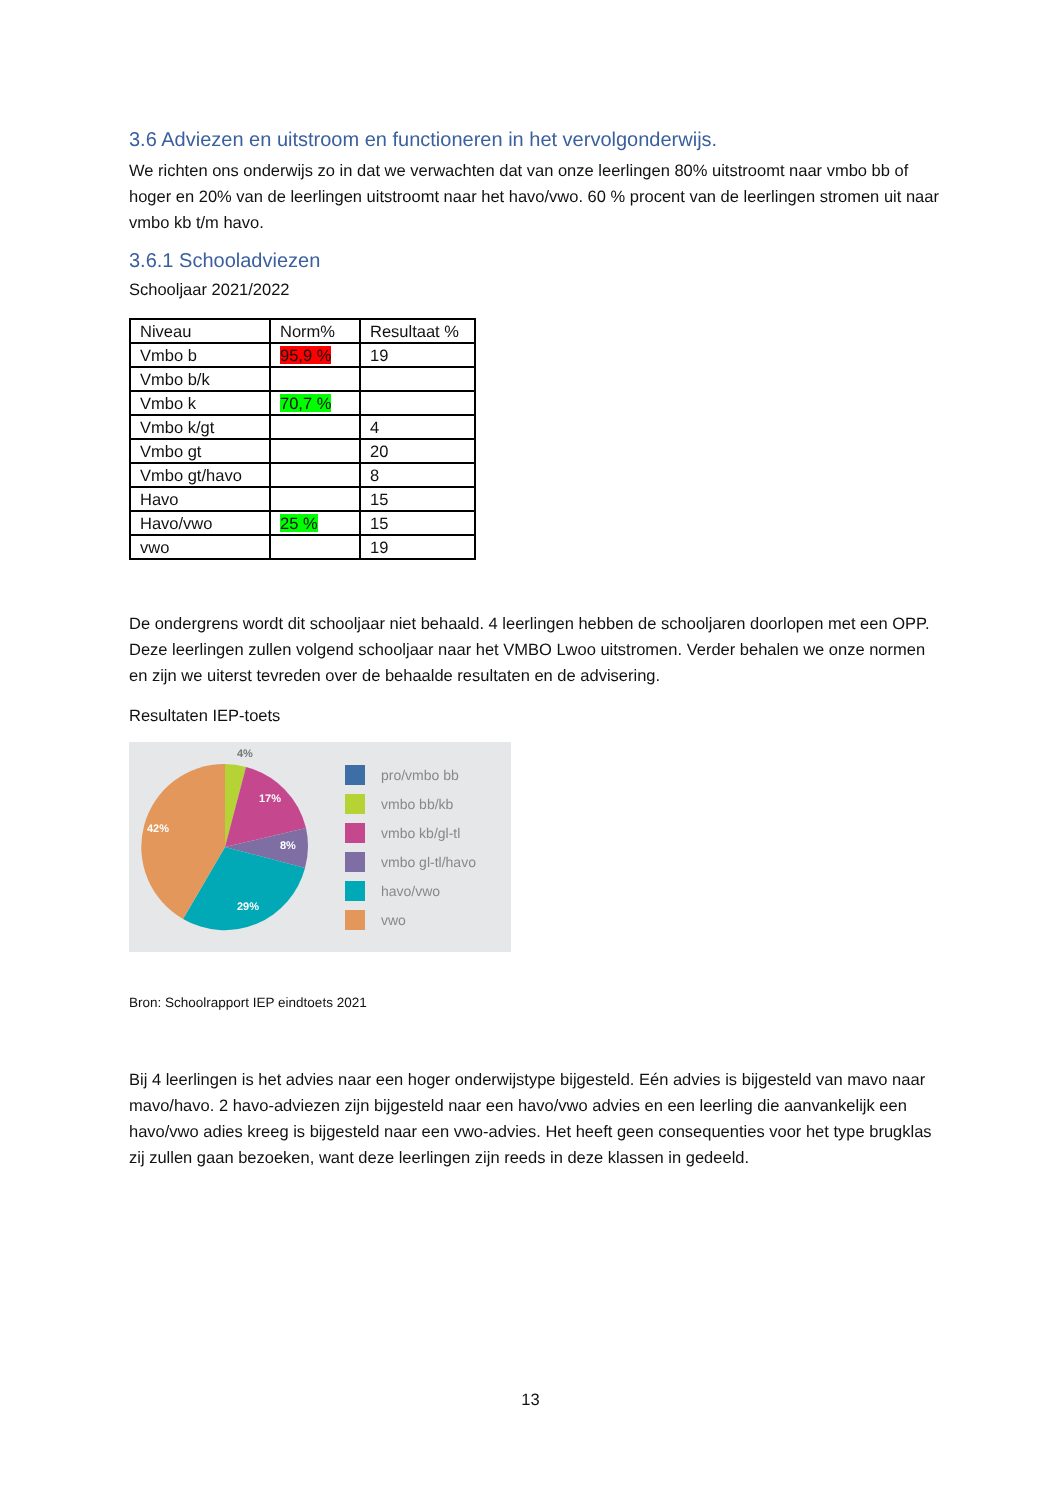3.6 Adviezen en uitstroom en functioneren in het vervolgonderwijs.
We richten ons onderwijs zo in dat we verwachten dat van onze leerlingen 80% uitstroomt naar vmbo bb of hoger en 20% van de leerlingen uitstroomt naar het havo/vwo. 60 % procent van de leerlingen stromen uit naar vmbo kb t/m havo.
3.6.1 Schooladviezen
Schooljaar 2021/2022
| Niveau | Norm% | Resultaat % |
| Vmbo b | 95,9 % | 19 |
| Vmbo b/k | | |
| Vmbo k | 70,7 % | |
| Vmbo k/gt | | 4 |
| Vmbo gt | | 20 |
| Vmbo gt/havo | | 8 |
| Havo | | 15 |
| Havo/vwo | 25 % | 15 |
| vwo | | 19 |
De ondergrens wordt dit schooljaar niet behaald. 4 leerlingen hebben de schooljaren doorlopen met een OPP. Deze leerlingen zullen volgend schooljaar naar het VMBO Lwoo uitstromen. Verder behalen we onze normen en zijn we uiterst tevreden over de behaalde resultaten en de advisering.
Resultaten IEP-toets
4%
17%
8%
29%
42%
pro/vmbo bb
vmbo bb/kb
vmbo kb/gl-tl
vmbo gl-tl/havo
havo/vwo
vwo
Bron: Schoolrapport IEP eindtoets 2021
Bij 4 leerlingen is het advies naar een hoger onderwijstype bijgesteld. Eén advies is bijgesteld van mavo naar mavo/havo. 2 havo-adviezen zijn bijgesteld naar een havo/vwo advies en een leerling die aanvankelijk een havo/vwo adies kreeg is bijgesteld naar een vwo-advies. Het heeft geen consequenties voor het type brugklas zij zullen gaan bezoeken, want deze leerlingen zijn reeds in deze klassen in gedeeld.
13